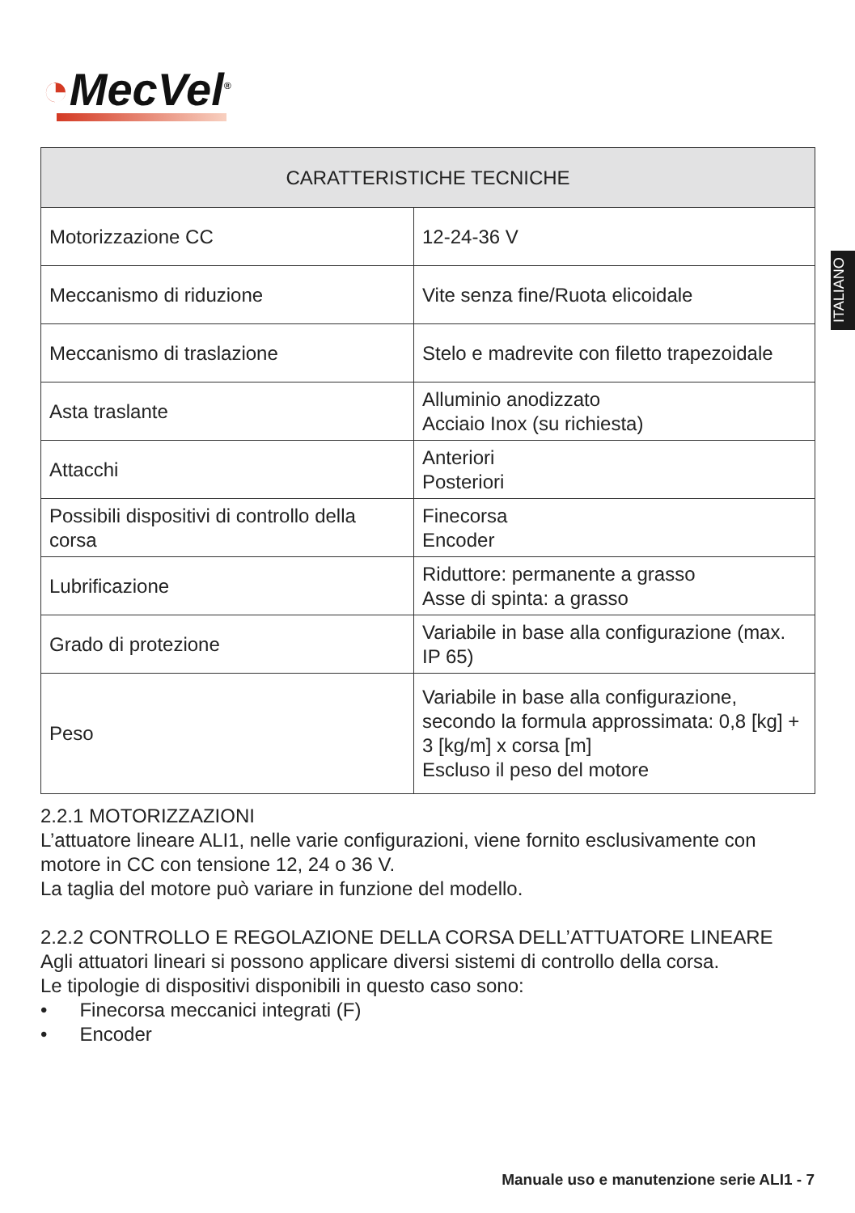◔MecVel<sup>®</sup>
ITALIANO
| CARATTERISTICHE TECNICHE | |
| --- | --- |
| Motorizzazione CC | 12-24-36 V |
| Meccanismo di riduzione | Vite senza fine/Ruota elicoidale |
| Meccanismo di traslazione | Stelo e madrevite con filetto trapezoidale |
| Asta traslante | Alluminio anodizzato Acciaio Inox (su richiesta) |
| Attacchi | Anteriori Posteriori |
| Possibili dispositivi di controllo della corsa | Finecorsa Encoder |
| Lubrificazione | Riduttore: permanente a grasso Asse di spinta: a grasso |
| Grado di protezione | Variabile in base alla configurazione (max. IP 65) |
| Peso | Variabile in base alla configurazione, secondo la formula approssimata: 0,8 [kg] + 3 [kg/m] x corsa [m] Escluso il peso del motore |
2.2.1 MOTORIZZAZIONI
L’attuatore lineare ALI1, nelle varie configurazioni, viene fornito esclusivamente con motore in CC con tensione 12, 24 o 36 V.
La taglia del motore può variare in funzione del modello.
2.2.2 CONTROLLO E REGOLAZIONE DELLA CORSA DELL’ATTUATORE LINEARE
Agli attuatori lineari si possono applicare diversi sistemi di controllo della corsa.
Le tipologie di dispositivi disponibili in questo caso sono:
• Finecorsa meccanici integrati (F)
• Encoder
Manuale uso e manutenzione serie ALI1 - 7